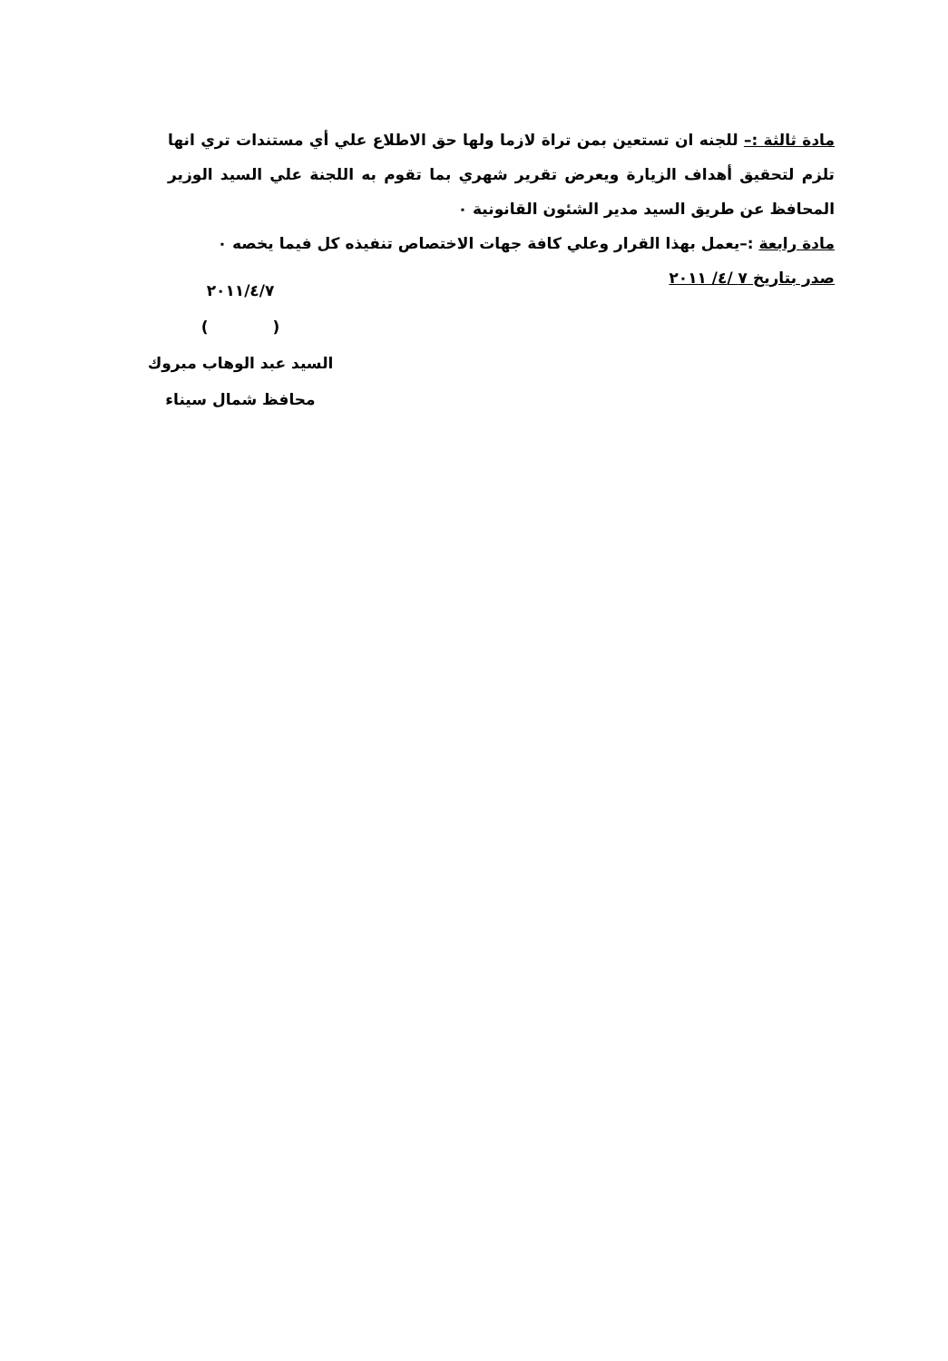مادة ثالثة :– للجنه ان تستعين بمن تراة لازما ولها حق الاطلاع علي أي مستندات تري انها تلزم لتحقيق أهداف الزيارة ويعرض تقرير شهري بما تقوم به اللجنة علي السيد الوزير المحافظ عن طريق السيد مدير الشئون القانونية ٠
مادة رابعة :–يعمل بهذا القرار وعلي كافة جهات الاختصاص تنفيذه كل فيما يخصه ٠
صدر بتاريخ ٧ /٤/ ٢٠١١
٢٠١١/٤/٧
( )
السيد عبد الوهاب مبروك
محافظ شمال سيناء